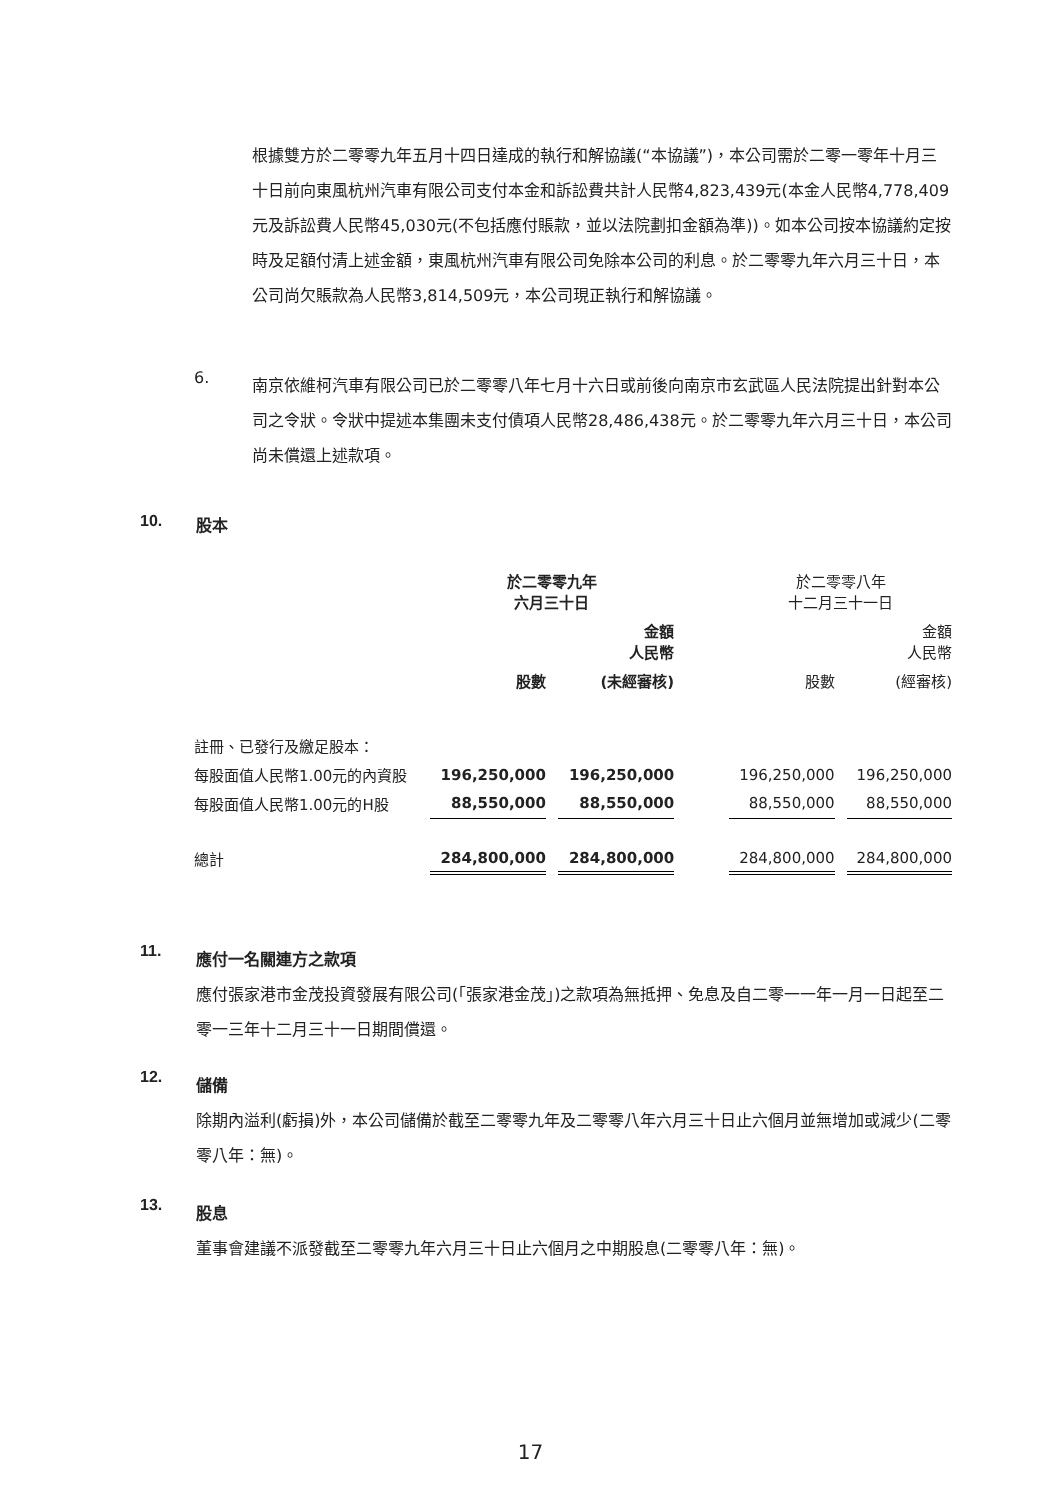根據雙方於二零零九年五月十四日達成的執行和解協議(“本協議”)，本公司需於二零一零年十月三十日前向東風杭州汽車有限公司支付本金和訴訟費共計人民幣4,823,439元(本金人民幣4,778,409元及訴訟費人民幣45,030元(不包括應付賬款，並以法院劃扣金額為準))。如本公司按本協議約定按時及足額付清上述金額，東風杭州汽車有限公司免除本公司的利息。於二零零九年六月三十日，本公司尚欠賬款為人民幣3,814,509元，本公司現正執行和解協議。
6.
南京依維柯汽車有限公司已於二零零八年七月十六日或前後向南京市玄武區人民法院提出針對本公司之令狀。令狀中提述本集團未支付債項人民幣28,486,438元。於二零零九年六月三十日，本公司尚未償還上述款項。
10. 股本
| | 於二零零九年 六月三十日 | | | | 於二零零八年 十二月三十一日 | | |
| --- | --- | --- | --- | --- | --- | --- | --- |
| | | | 金額 人民幣 | | | | 金額 人民幣 |
| | 股數 | | (未經審核) | | 股數 | | (經審核) |
| 註冊、已發行及繳足股本： | | | | | | | |
| 每股面值人民幣1.00元的內資股 | 196,250,000 | | 196,250,000 | | 196,250,000 | | 196,250,000 |
| 每股面值人民幣1.00元的H股 | 88,550,000 | | 88,550,000 | | 88,550,000 | | 88,550,000 |
| 總計 | 284,800,000 | | 284,800,000 | | 284,800,000 | | 284,800,000 |
11.
應付一名關連方之款項
應付張家港市金茂投資發展有限公司(「張家港金茂」)之款項為無抵押、免息及自二零一一年一月一日起至二零一三年十二月三十一日期間償還。
12.
儲備
除期內溢利(虧損)外，本公司儲備於截至二零零九年及二零零八年六月三十日止六個月並無增加或減少(二零零八年：無)。
13.
股息
董事會建議不派發截至二零零九年六月三十日止六個月之中期股息(二零零八年：無)。
17